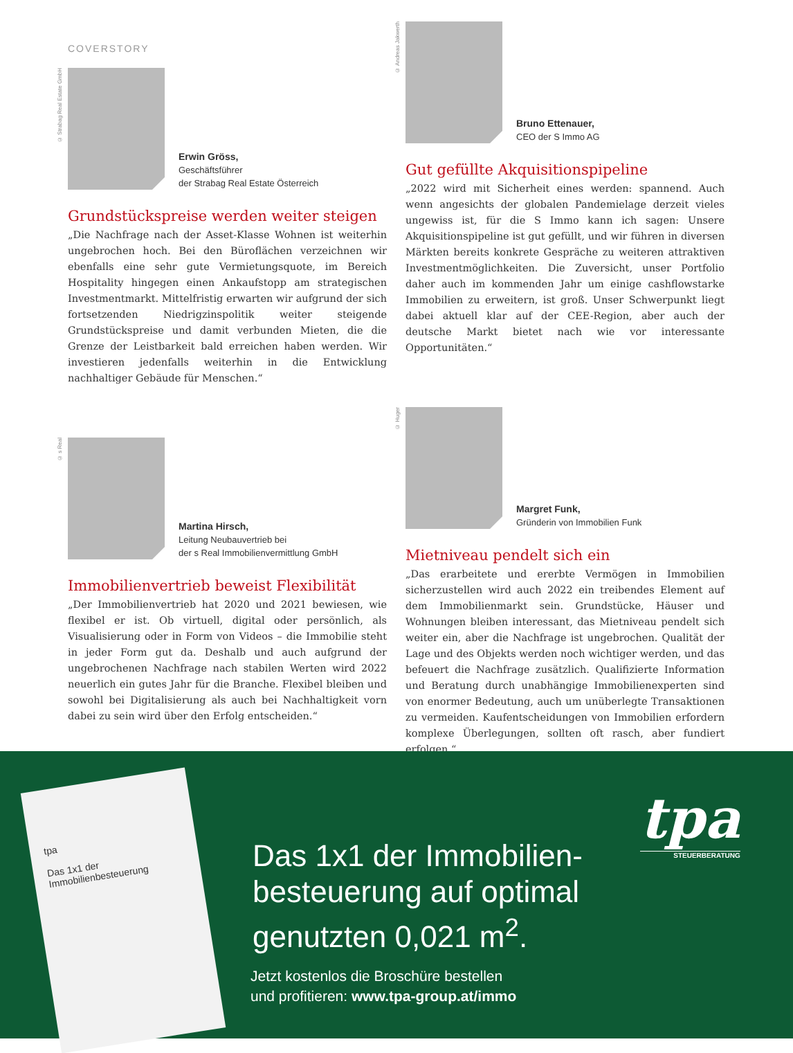COVERSTORY
© Strabag Real Estate GmbH
Erwin Gröss,
Geschäftsführer
der Strabag Real Estate Österreich
Grundstückspreise werden weiter steigen
„Die Nachfrage nach der Asset-Klasse Wohnen ist weiterhin ungebrochen hoch. Bei den Büroflächen verzeichnen wir ebenfalls eine sehr gute Vermietungsquote, im Bereich Hospitality hingegen einen Ankaufstopp am strategischen Investmentmarkt. Mittelfristig erwarten wir aufgrund der sich fortsetzenden Niedrigzinspolitik weiter steigende Grundstückspreise und damit verbunden Mieten, die die Grenze der Leistbarkeit bald erreichen haben werden. Wir investieren jedenfalls weiterhin in die Entwicklung nachhaltiger Gebäude für Menschen.“
© s Real
Martina Hirsch,
Leitung Neubauvertrieb bei
der s Real Immobilienvermittlung GmbH
Immobilienvertrieb beweist Flexibilität
„Der Immobilienvertrieb hat 2020 und 2021 bewiesen, wie flexibel er ist. Ob virtuell, digital oder persönlich, als Visualisierung oder in Form von Videos – die Immobilie steht in jeder Form gut da. Deshalb und auch aufgrund der ungebrochenen Nachfrage nach stabilen Werten wird 2022 neuerlich ein gutes Jahr für die Branche. Flexibel bleiben und sowohl bei Digitalisierung als auch bei Nachhaltigkeit vorn dabei zu sein wird über den Erfolg entscheiden.“
© Andreas Jakwerth
Bruno Ettenauer,
CEO der S Immo AG
Gut gefüllte Akquisitionspipeline
„2022 wird mit Sicherheit eines werden: spannend. Auch wenn angesichts der globalen Pandemielage derzeit vieles ungewiss ist, für die S Immo kann ich sagen: Unsere Akquisitionspipeline ist gut gefüllt, und wir führen in diversen Märkten bereits konkrete Gespräche zu weiteren attraktiven Investmentmöglichkeiten. Die Zuversicht, unser Portfolio daher auch im kommenden Jahr um einige cashflowstarke Immobilien zu erweitern, ist groß. Unser Schwerpunkt liegt dabei aktuell klar auf der CEE-Region, aber auch der deutsche Markt bietet nach wie vor interessante Opportunitäten.“
© Huger
Margret Funk,
Gründerin von Immobilien Funk
Mietniveau pendelt sich ein
„Das erarbeitete und ererbte Vermögen in Immobilien sicherzustellen wird auch 2022 ein treibendes Element auf dem Immobilienmarkt sein. Grundstücke, Häuser und Wohnungen bleiben interessant, das Mietniveau pendelt sich weiter ein, aber die Nachfrage ist ungebrochen. Qualität der Lage und des Objekts werden noch wichtiger werden, und das befeuert die Nachfrage zusätzlich. Qualifizierte Information und Beratung durch unabhängige Immobilienexperten sind von enormer Bedeutung, auch um unüberlegte Transaktionen zu vermeiden. Kaufentscheidungen von Immobilien erfordern komplexe Überlegungen, sollten oft rasch, aber fundiert erfolgen.“
tpa
Das 1x1 der Immobilienbesteuerung
Das 1x1 der Immobilien-
besteuerung auf optimal
genutzten 0,021 m<sup>2</sup>.
Jetzt kostenlos die Broschüre bestellen
und profitieren: www.tpa-group.at/immo
tpa
STEUERBERATUNG